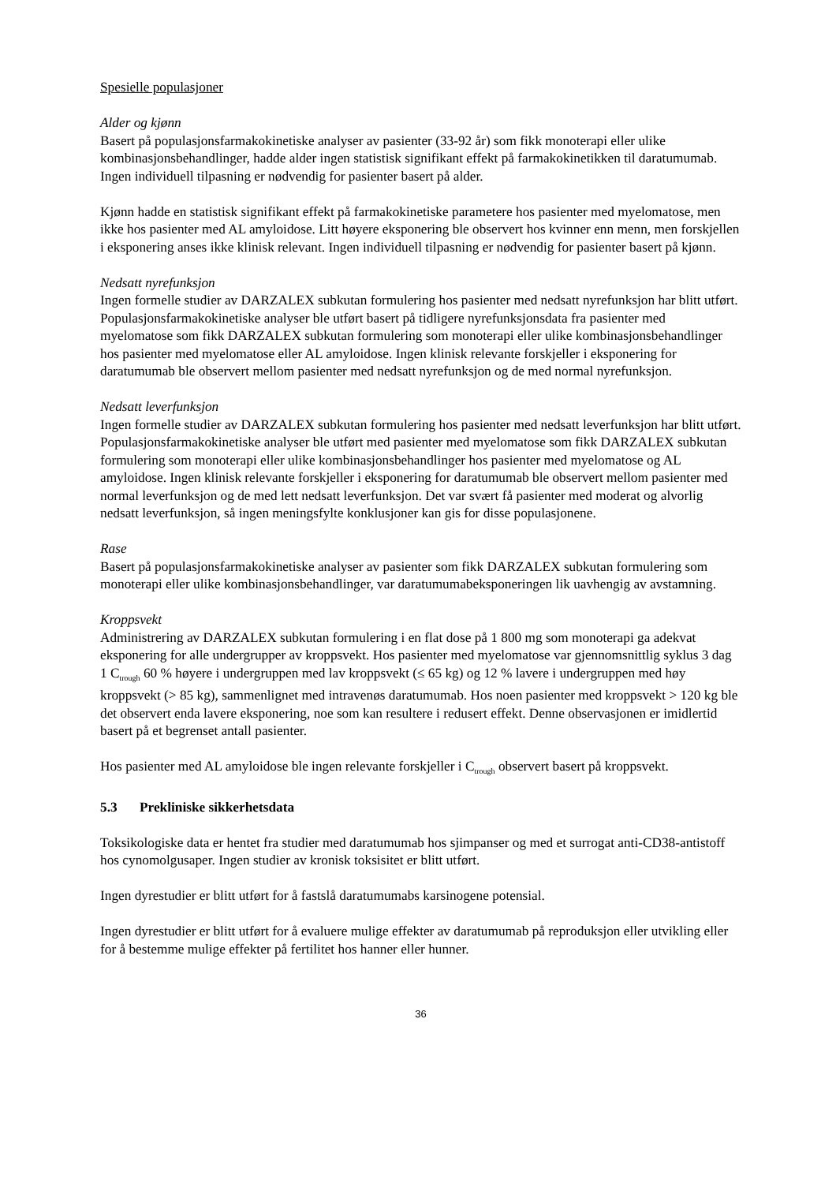Spesielle populasjoner
Alder og kjønn
Basert på populasjonsfarmakokinetiske analyser av pasienter (33-92 år) som fikk monoterapi eller ulike kombinasjonsbehandlinger, hadde alder ingen statistisk signifikant effekt på farmakokinetikken til daratumumab. Ingen individuell tilpasning er nødvendig for pasienter basert på alder.
Kjønn hadde en statistisk signifikant effekt på farmakokinetiske parametere hos pasienter med myelomatose, men ikke hos pasienter med AL amyloidose. Litt høyere eksponering ble observert hos kvinner enn menn, men forskjellen i eksponering anses ikke klinisk relevant. Ingen individuell tilpasning er nødvendig for pasienter basert på kjønn.
Nedsatt nyrefunksjon
Ingen formelle studier av DARZALEX subkutan formulering hos pasienter med nedsatt nyrefunksjon har blitt utført. Populasjonsfarmakokinetiske analyser ble utført basert på tidligere nyrefunksjonsdata fra pasienter med myelomatose som fikk DARZALEX subkutan formulering som monoterapi eller ulike kombinasjonsbehandlinger hos pasienter med myelomatose eller AL amyloidose. Ingen klinisk relevante forskjeller i eksponering for daratumumab ble observert mellom pasienter med nedsatt nyrefunksjon og de med normal nyrefunksjon.
Nedsatt leverfunksjon
Ingen formelle studier av DARZALEX subkutan formulering hos pasienter med nedsatt leverfunksjon har blitt utført.
Populasjonsfarmakokinetiske analyser ble utført med pasienter med myelomatose som fikk DARZALEX subkutan formulering som monoterapi eller ulike kombinasjonsbehandlinger hos pasienter med myelomatose og AL amyloidose. Ingen klinisk relevante forskjeller i eksponering for daratumumab ble observert mellom pasienter med normal leverfunksjon og de med lett nedsatt leverfunksjon. Det var svært få pasienter med moderat og alvorlig nedsatt leverfunksjon, så ingen meningsfylte konklusjoner kan gis for disse populasjonene.
Rase
Basert på populasjonsfarmakokinetiske analyser av pasienter som fikk DARZALEX subkutan formulering som monoterapi eller ulike kombinasjonsbehandlinger, var daratumumabeksponeringen lik uavhengig av avstamning.
Kroppsvekt
Administrering av DARZALEX subkutan formulering i en flat dose på 1 800 mg som monoterapi ga adekvat eksponering for alle undergrupper av kroppsvekt. Hos pasienter med myelomatose var gjennomsnittlig syklus 3 dag 1 C<sub>trough</sub> 60 % høyere i undergruppen med lav kroppsvekt (≤ 65 kg) og 12 % lavere i undergruppen med høy kroppsvekt (> 85 kg), sammenlignet med intravenøs daratumumab. Hos noen pasienter med kroppsvekt > 120 kg ble det observert enda lavere eksponering, noe som kan resultere i redusert effekt. Denne observasjonen er imidlertid basert på et begrenset antall pasienter.
Hos pasienter med AL amyloidose ble ingen relevante forskjeller i C<sub>trough</sub> observert basert på kroppsvekt.
5.3 Prekliniske sikkerhetsdata
Toksikologiske data er hentet fra studier med daratumumab hos sjimpanser og med et surrogat anti-CD38-antistoff hos cynomolgusaper. Ingen studier av kronisk toksisitet er blitt utført.
Ingen dyrestudier er blitt utført for å fastslå daratumumabs karsinogene potensial.
Ingen dyrestudier er blitt utført for å evaluere mulige effekter av daratumumab på reproduksjon eller utvikling eller for å bestemme mulige effekter på fertilitet hos hanner eller hunner.
36